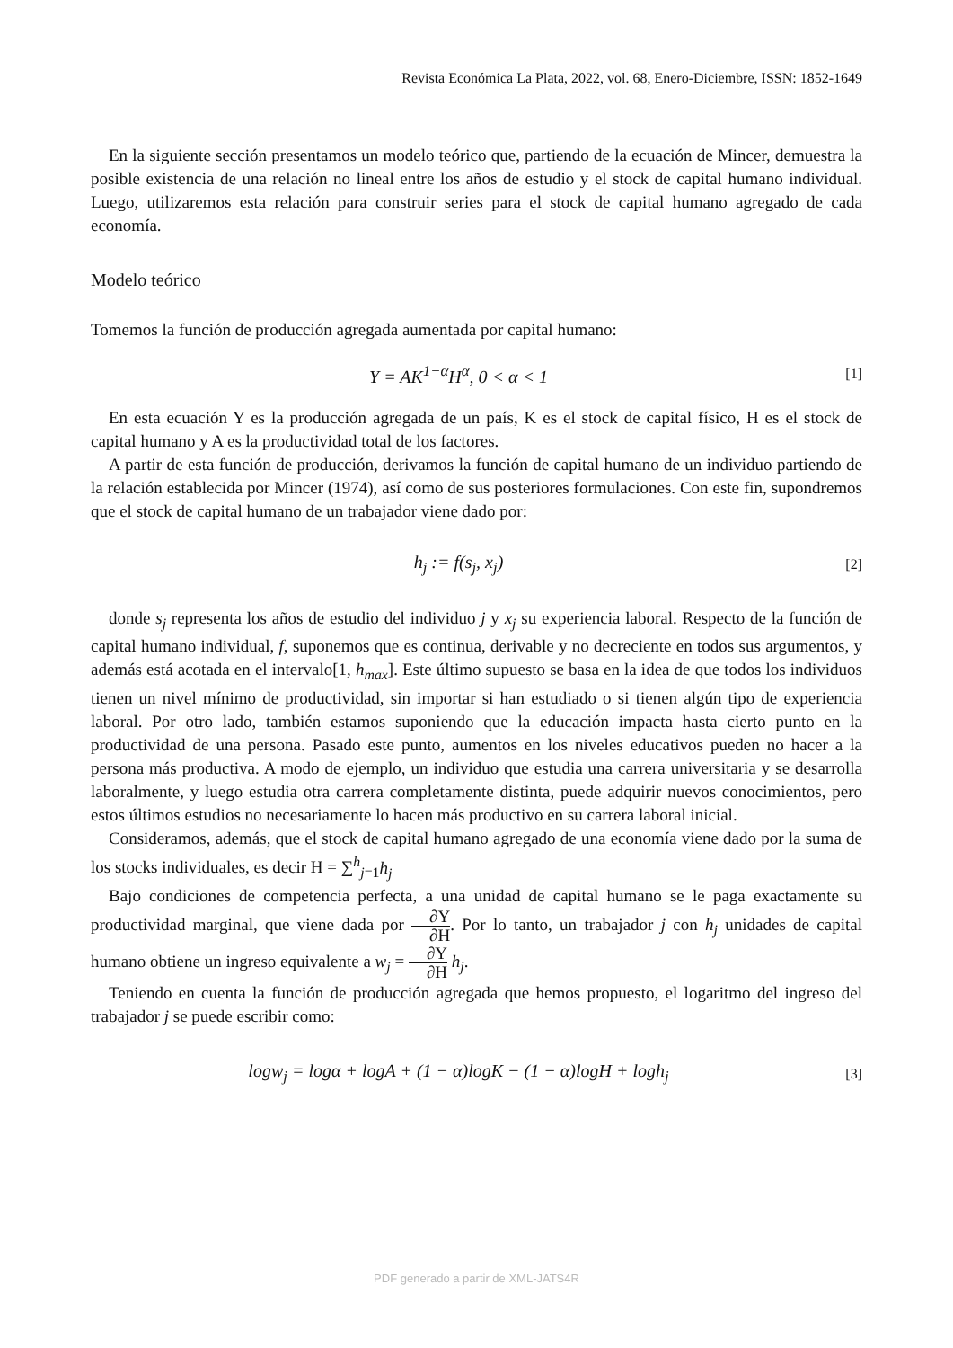Revista Económica La Plata, 2022, vol. 68, Enero-Diciembre, ISSN: 1852-1649
En la siguiente sección presentamos un modelo teórico que, partiendo de la ecuación de Mincer, demuestra la posible existencia de una relación no lineal entre los años de estudio y el stock de capital humano individual. Luego, utilizaremos esta relación para construir series para el stock de capital humano agregado de cada economía.
Modelo teórico
Tomemos la función de producción agregada aumentada por capital humano:
Y = AK<sup>1−α</sup>H<sup>α</sup>, 0 < α < 1
[1]
En esta ecuación Y es la producción agregada de un país, K es el stock de capital físico, H es el stock de capital humano y A es la productividad total de los factores.
A partir de esta función de producción, derivamos la función de capital humano de un individuo partiendo de la relación establecida por Mincer (1974), así como de sus posteriores formulaciones. Con este fin, supondremos que el stock de capital humano de un trabajador viene dado por:
h<sub>j</sub> := f(s<sub>j</sub>, x<sub>j</sub>)
[2]
donde s<sub>j</sub> representa los años de estudio del individuo j y x<sub>j</sub> su experiencia laboral. Respecto de la función de capital humano individual, f, suponemos que es continua, derivable y no decreciente en todos sus argumentos, y además está acotada en el intervalo[1, h<sub>max</sub>]. Este último supuesto se basa en la idea de que todos los individuos tienen un nivel mínimo de productividad, sin importar si han estudiado o si tienen algún tipo de experiencia laboral. Por otro lado, también estamos suponiendo que la educación impacta hasta cierto punto en la productividad de una persona. Pasado este punto, aumentos en los niveles educativos pueden no hacer a la persona más productiva. A modo de ejemplo, un individuo que estudia una carrera universitaria y se desarrolla laboralmente, y luego estudia otra carrera completamente distinta, puede adquirir nuevos conocimientos, pero estos últimos estudios no necesariamente lo hacen más productivo en su carrera laboral inicial.
Consideramos, además, que el stock de capital humano agregado de una economía viene dado por la suma de los stocks individuales, es decir H = ∑<sup>h</sup><sub>j=1</sub>h<sub>j</sub>
Bajo condiciones de competencia perfecta, a una unidad de capital humano se le paga exactamente su productividad marginal, que viene dada por ∂Y ∂H. Por lo tanto, un trabajador j con h<sub>j</sub> unidades de capital humano obtiene un ingreso equivalente a w<sub>j</sub> = ∂Y ∂H h<sub>j</sub>.
Teniendo en cuenta la función de producción agregada que hemos propuesto, el logaritmo del ingreso del trabajador j se puede escribir como:
logw<sub>j</sub> = logα + logA + (1 − α)logK − (1 − α)logH + logh<sub>j</sub>
[3]
PDF generado a partir de XML-JATS4R